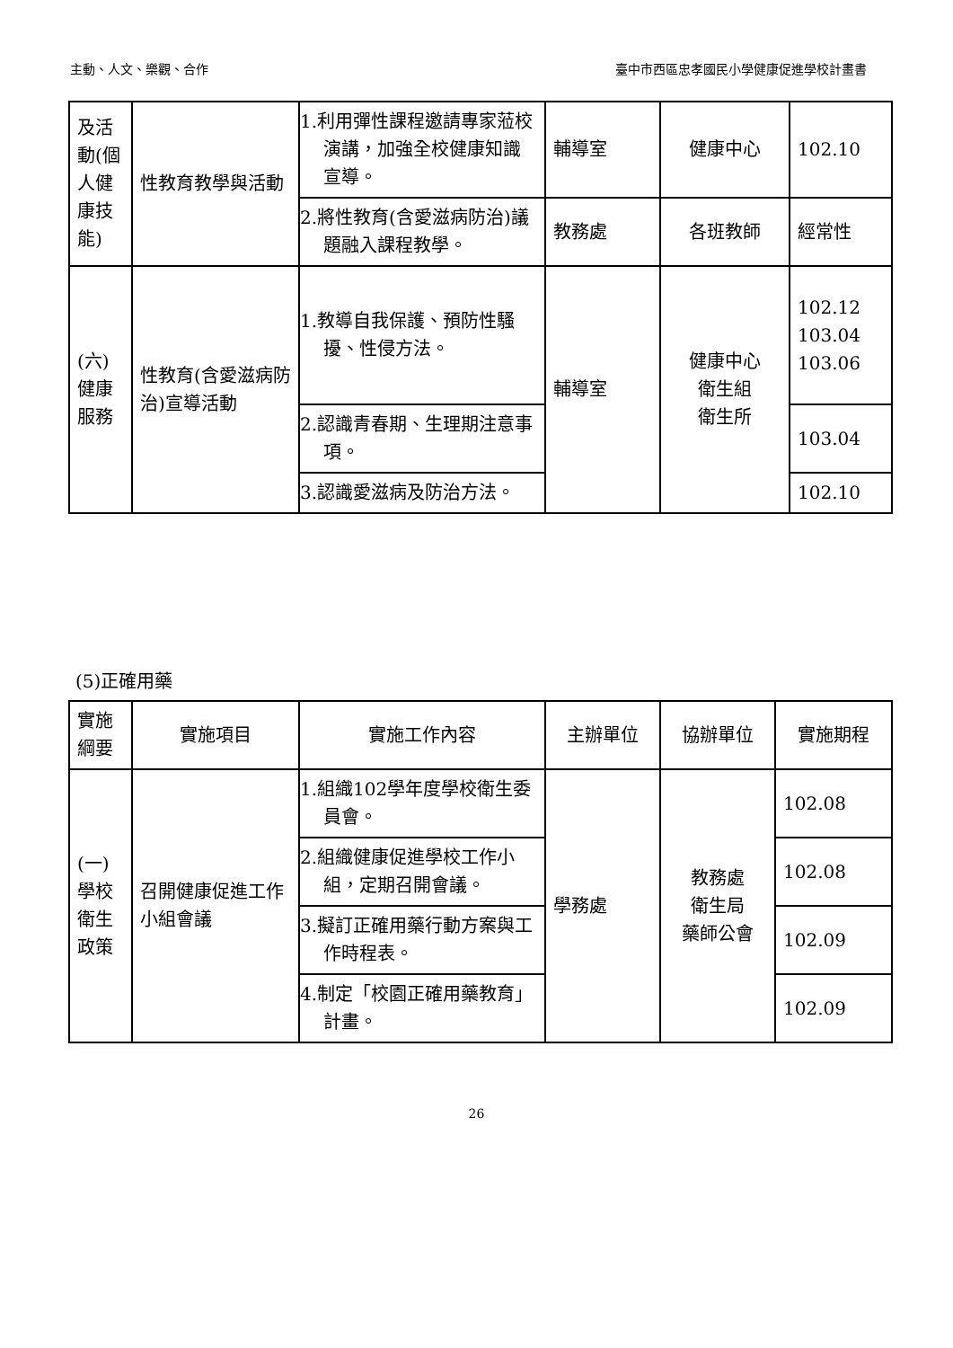主動、人文、樂觀、合作 臺中市西區忠孝國民小學健康促進學校計畫書
| 及活動(個人健康技能) | 性教育教學與活動 | 1.利用彈性課程邀請專家蒞校演講，加強全校健康知識宣導。 | 輔導室 | 健康中心 | 102.10 |
| | | 2.將性教育(含愛滋病防治)議題融入課程教學。 | 教務處 | 各班教師 | 經常性 |
| (六)健康服務 | 性教育(含愛滋病防治)宣導活動 | 1.教導自我保護、預防性騷擾、性侵方法。 | 輔導室 | 健康中心 衛生組 衛生所 | 102.12 103.04 103.06 |
| | | 2.認識青春期、生理期注意事項。 | | | 103.04 |
| | | 3.認識愛滋病及防治方法。 | | | 102.10 |
(5)正確用藥
| 實施綱要 | 實施項目 | 實施工作內容 | 主辦單位 | 協辦單位 | 實施期程 |
| (一)學校衛生政策 | 召開健康促進工作小組會議 | 1.組織102學年度學校衛生委員會。 | 學務處 | 教務處 衛生局 藥師公會 | 102.08 |
| | | 2.組織健康促進學校工作小組，定期召開會議。 | | | 102.08 |
| | | 3.擬訂正確用藥行動方案與工作時程表。 | | | 102.09 |
| | | 4.制定「校園正確用藥教育」計畫。 | | | 102.09 |
26